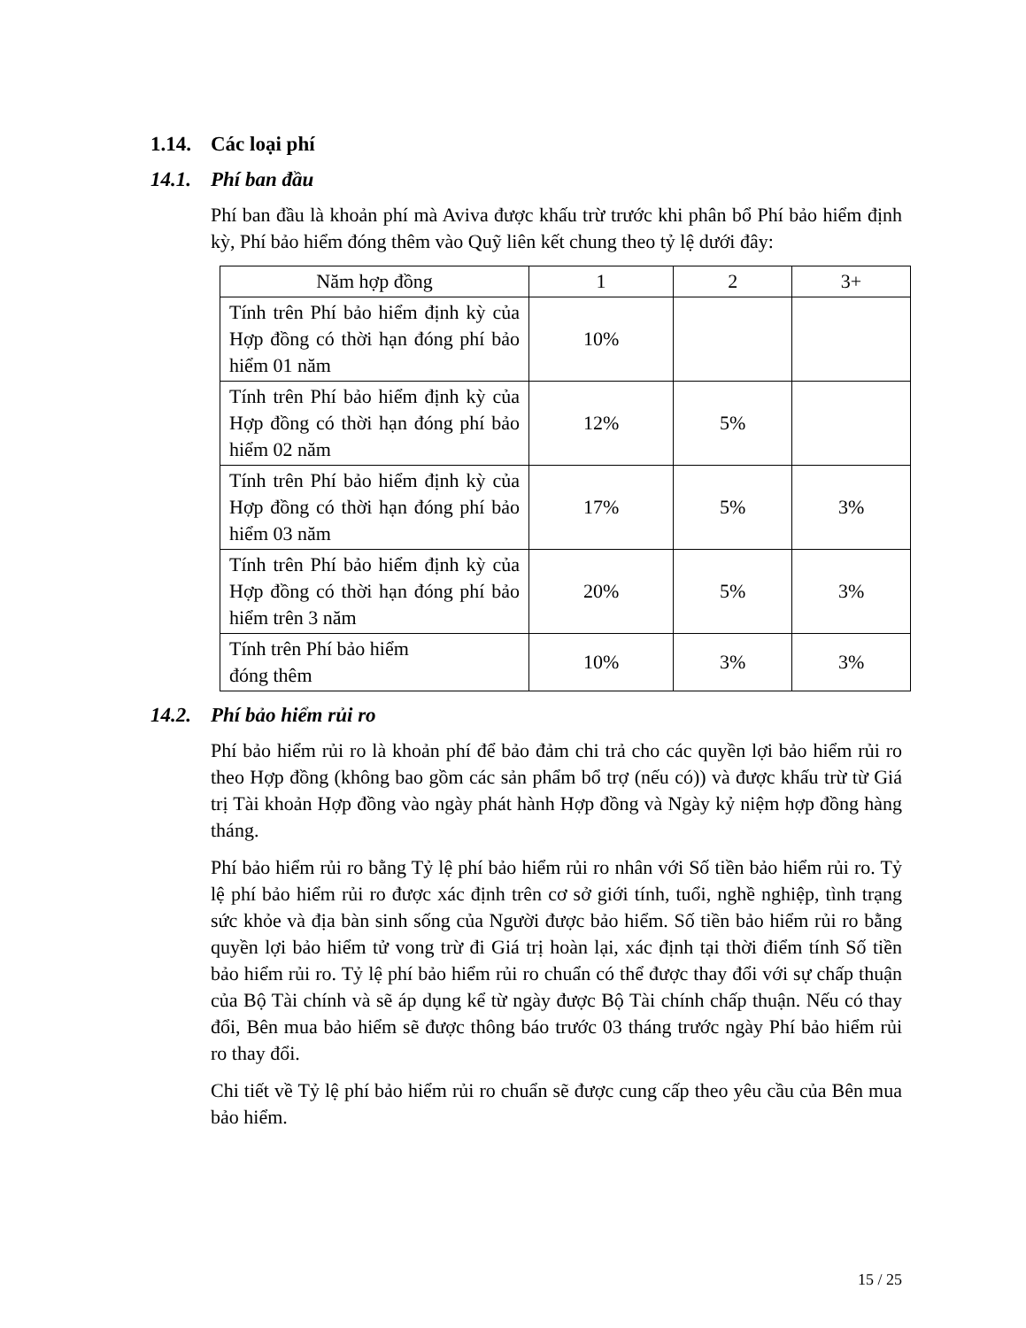1.14. Các loại phí
14.1. Phí ban đầu
Phí ban đầu là khoản phí mà Aviva được khấu trừ trước khi phân bổ Phí bảo hiểm định kỳ, Phí bảo hiểm đóng thêm vào Quỹ liên kết chung theo tỷ lệ dưới đây:
| Năm hợp đồng | 1 | 2 | 3+ |
| --- | --- | --- | --- |
| Tính trên Phí bảo hiểm định kỳ của Hợp đồng có thời hạn đóng phí bảo hiểm 01 năm | 10% | | |
| Tính trên Phí bảo hiểm định kỳ của Hợp đồng có thời hạn đóng phí bảo hiểm 02 năm | 12% | 5% | |
| Tính trên Phí bảo hiểm định kỳ của Hợp đồng có thời hạn đóng phí bảo hiểm 03 năm | 17% | 5% | 3% |
| Tính trên Phí bảo hiểm định kỳ của Hợp đồng có thời hạn đóng phí bảo hiểm trên 3 năm | 20% | 5% | 3% |
| Tính trên Phí bảo hiểm đóng thêm | 10% | 3% | 3% |
14.2. Phí bảo hiểm rủi ro
Phí bảo hiểm rủi ro là khoản phí để bảo đảm chi trả cho các quyền lợi bảo hiểm rủi ro theo Hợp đồng (không bao gồm các sản phẩm bổ trợ (nếu có)) và được khấu trừ từ Giá trị Tài khoản Hợp đồng vào ngày phát hành Hợp đồng và Ngày kỷ niệm hợp đồng hàng tháng.
Phí bảo hiểm rủi ro bằng Tỷ lệ phí bảo hiểm rủi ro nhân với Số tiền bảo hiểm rủi ro. Tỷ lệ phí bảo hiểm rủi ro được xác định trên cơ sở giới tính, tuổi, nghề nghiệp, tình trạng sức khỏe và địa bàn sinh sống của Người được bảo hiểm. Số tiền bảo hiểm rủi ro bằng quyền lợi bảo hiểm tử vong trừ đi Giá trị hoàn lại, xác định tại thời điểm tính Số tiền bảo hiểm rủi ro. Tỷ lệ phí bảo hiểm rủi ro chuẩn có thể được thay đổi với sự chấp thuận của Bộ Tài chính và sẽ áp dụng kể từ ngày được Bộ Tài chính chấp thuận. Nếu có thay đổi, Bên mua bảo hiểm sẽ được thông báo trước 03 tháng trước ngày Phí bảo hiểm rủi ro thay đổi.
Chi tiết về Tỷ lệ phí bảo hiểm rủi ro chuẩn sẽ được cung cấp theo yêu cầu của Bên mua bảo hiểm.
15 / 25